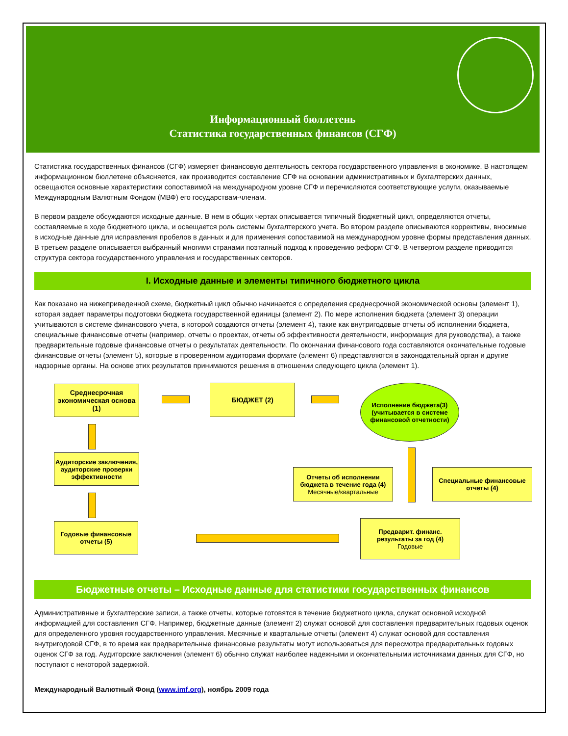Информационный бюллетень
Статистика государственных финансов (СГФ)
Статистика государственных финансов (СГФ) измеряет финансовую деятельность сектора государственного управления в экономике. В настоящем информационном бюллетене объясняется, как производится составление СГФ на основании административных и бухгалтерских данных, освещаются основные характеристики сопоставимой на международном уровне СГФ и перечисляются соответствующие услуги, оказываемые Международным Валютным Фондом (МВФ) его государствам-членам.
В первом разделе обсуждаются исходные данные. В нем в общих чертах описывается типичный бюджетный цикл, определяются отчеты, составляемые в ходе бюджетного цикла, и освещается роль системы бухгалтерского учета. Во втором разделе описываются коррективы, вносимые в исходные данные для исправления пробелов в данных и для применения сопоставимой на международном уровне формы представления данных. В третьем разделе описывается выбранный многими странами поэтапный подход к проведению реформ СГФ. В четвертом разделе приводится структура сектора государственного управления и государственных секторов.
I. Исходные данные и элементы типичного бюджетного цикла
Как показано на нижеприведенной схеме, бюджетный цикл обычно начинается с определения среднесрочной экономической основы (элемент 1), которая задает параметры подготовки бюджета государственной единицы (элемент 2). По мере исполнения бюджета (элемент 3) операции учитываются в системе финансового учета, в которой создаются отчеты (элемент 4), такие как внутригодовые отчеты об исполнении бюджета, специальные финансовые отчеты (например, отчеты о проектах, отчеты об эффективности деятельности, информация для руководства), а также предварительные годовые финансовые отчеты о результатах деятельности. По окончании финансового года составляются окончательные годовые финансовые отчеты (элемент 5), которые в проверенном аудиторами формате (элемент 6) представляются в законодательный орган и другие надзорные органы. На основе этих результатов принимаются решения в отношении следующего цикла (элемент 1).
Среднесрочная экономическая основа (1)
БЮДЖЕТ (2)
Исполнение бюджета(3)
(учитывается в системе финансовой отчетности)
Аудиторские заключения, аудиторские проверки эффективности
Отчеты об исполнении бюджета в течение года (4)
Месячные/квартальные
Специальные финансовые отчеты (4)
Годовые финансовые отчеты (5)
Предварит. финанс. результаты за год (4)
Годовые
Бюджетные отчеты – Исходные данные для статистики государственных финансов
Административные и бухгалтерские записи, а также отчеты, которые готовятся в течение бюджетного цикла, служат основной исходной информацией для составления СГФ. Например, бюджетные данные (элемент 2) служат основой для составления предварительных годовых оценок для определенного уровня государственного управления. Месячные и квартальные отчеты (элемент 4) служат основой для составления внутригодовой СГФ, в то время как предварительные финансовые результаты могут использоваться для пересмотра предварительных годовых оценок СГФ за год. Аудиторские заключения (элемент 6) обычно служат наиболее надежными и окончательными источниками данных для СГФ, но поступают с некоторой задержкой.
Международный Валютный Фонд (www.imf.org), ноябрь 2009 года